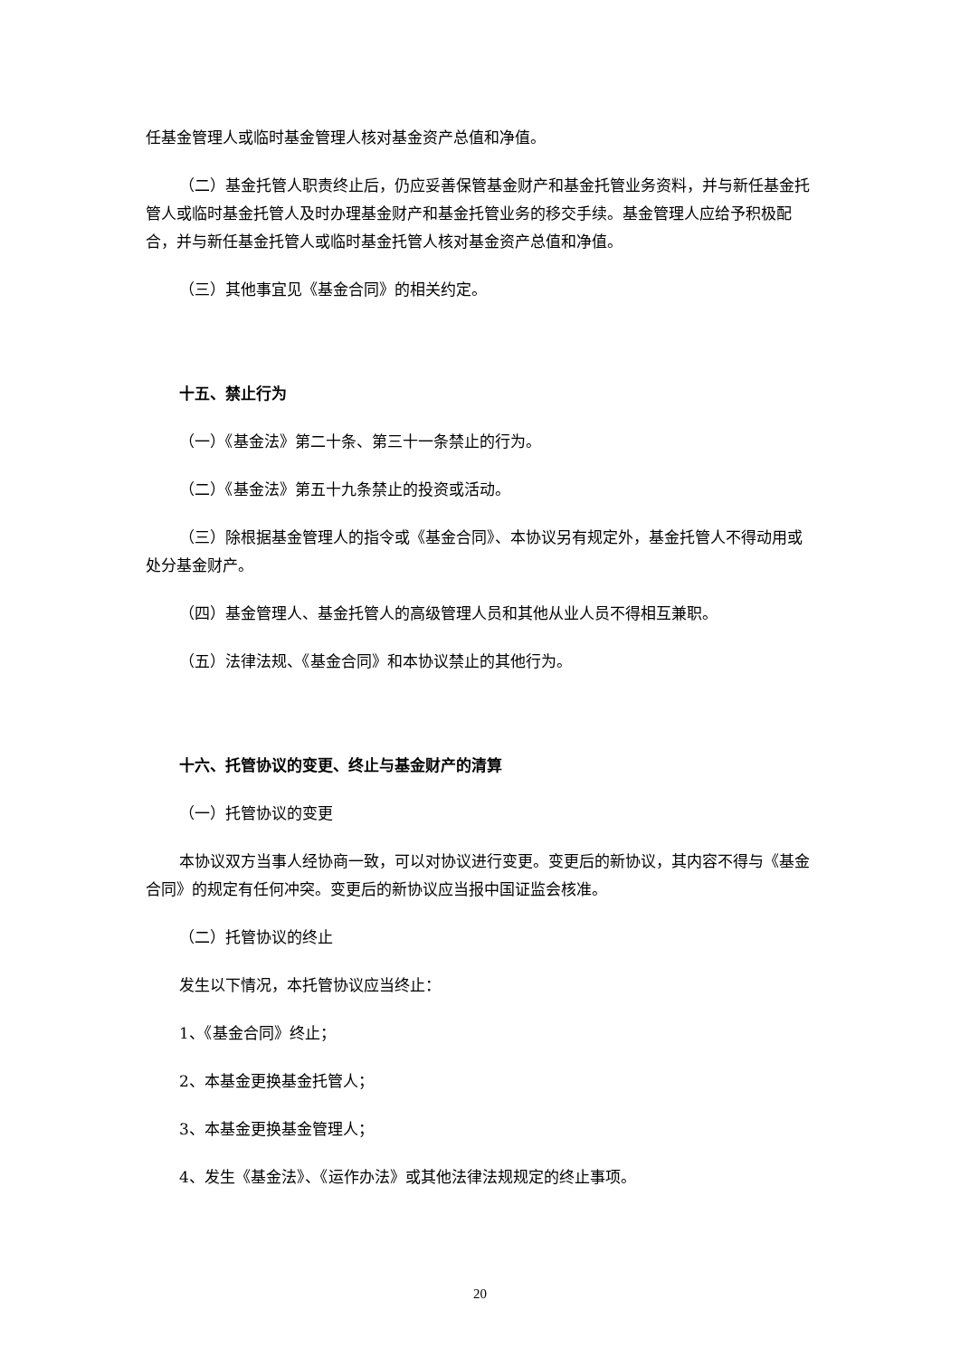任基金管理人或临时基金管理人核对基金资产总值和净值。
（二）基金托管人职责终止后，仍应妥善保管基金财产和基金托管业务资料，并与新任基金托管人或临时基金托管人及时办理基金财产和基金托管业务的移交手续。基金管理人应给予积极配合，并与新任基金托管人或临时基金托管人核对基金资产总值和净值。
（三）其他事宜见《基金合同》的相关约定。
十五、禁止行为
（一）《基金法》第二十条、第三十一条禁止的行为。
（二）《基金法》第五十九条禁止的投资或活动。
（三）除根据基金管理人的指令或《基金合同》、本协议另有规定外，基金托管人不得动用或处分基金财产。
（四）基金管理人、基金托管人的高级管理人员和其他从业人员不得相互兼职。
（五）法律法规、《基金合同》和本协议禁止的其他行为。
十六、托管协议的变更、终止与基金财产的清算
（一）托管协议的变更
本协议双方当事人经协商一致，可以对协议进行变更。变更后的新协议，其内容不得与《基金合同》的规定有任何冲突。变更后的新协议应当报中国证监会核准。
（二）托管协议的终止
发生以下情况，本托管协议应当终止：
1、《基金合同》终止；
2、本基金更换基金托管人；
3、本基金更换基金管理人；
4、发生《基金法》、《运作办法》或其他法律法规规定的终止事项。
20